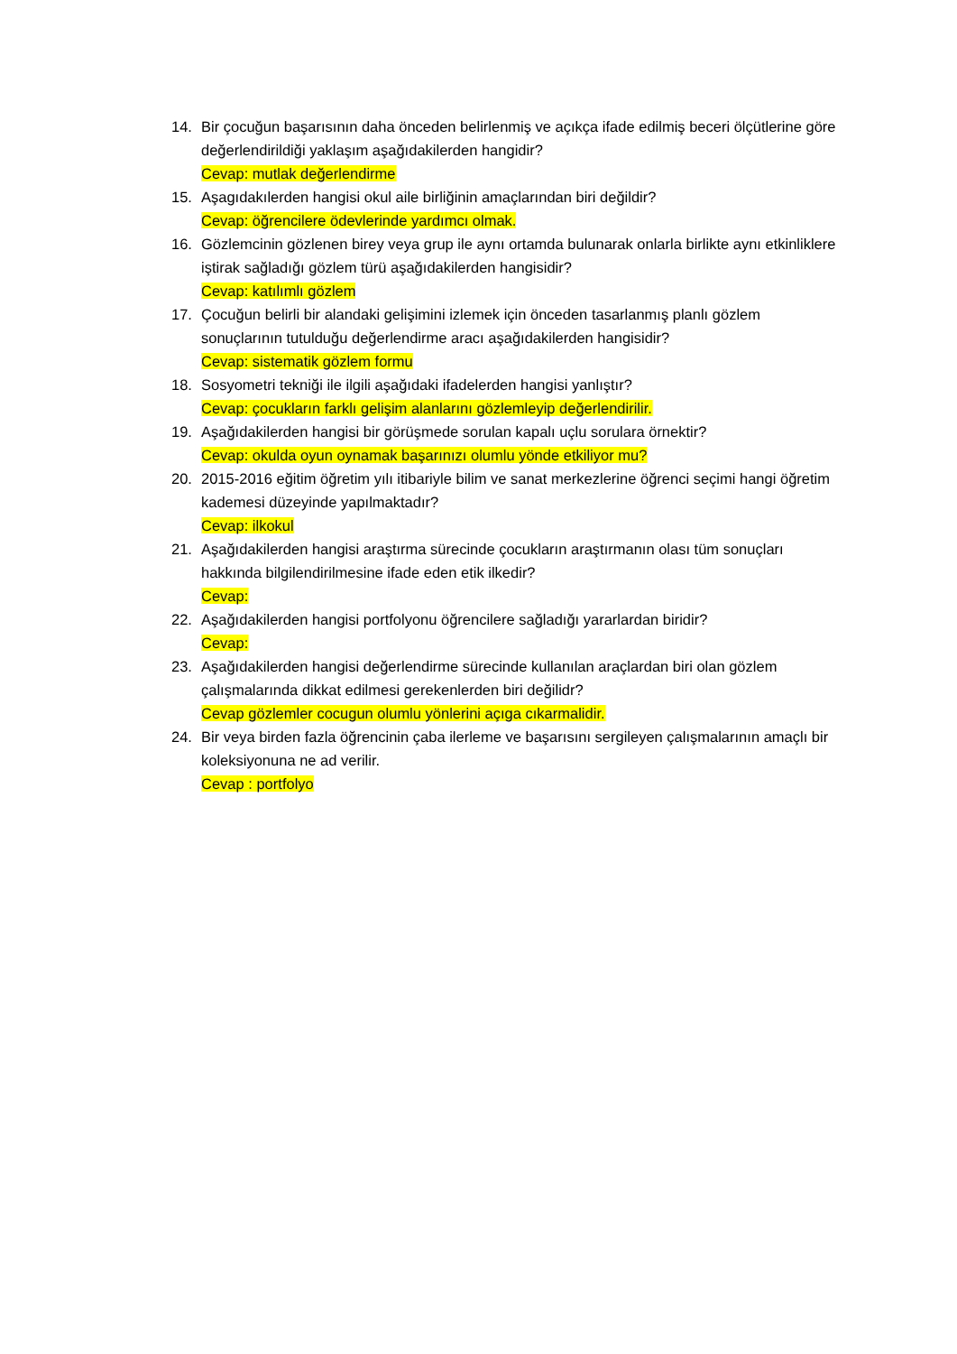14. Bir çocuğun başarısının daha önceden belirlenmiş ve açıkça ifade edilmiş beceri ölçütlerine göre değerlendirildiği yaklaşım aşağıdakilerden hangidir?
Cevap: mutlak değerlendirme
15. Aşagıdakılerden hangisi okul aile birliğinin amaçlarından biri değildir?
Cevap: öğrencilere ödevlerinde yardımcı olmak.
16. Gözlemcinin gözlenen birey veya grup ile aynı ortamda bulunarak onlarla birlikte aynı etkinliklere iştirak sağladığı gözlem türü aşağıdakilerden hangisidir?
Cevap: katılımlı gözlem
17. Çocuğun belirli bir alandaki gelişimini izlemek için önceden tasarlanmış planlı gözlem sonuçlarının tutulduğu değerlendirme aracı aşağıdakilerden hangisidir?
Cevap: sistematik gözlem formu
18. Sosyometri tekniği ile ilgili aşağıdaki ifadelerden hangisi yanlıştır?
Cevap: çocukların farklı gelişim alanlarını gözlemleyip değerlendirilir.
19. Aşağıdakilerden hangisi bir görüşmede sorulan kapalı uçlu sorulara örnektir?
Cevap: okulda oyun oynamak başarınızı olumlu yönde etkiliyor mu?
20. 2015-2016 eğitim öğretim yılı itibariyle bilim ve sanat merkezlerine öğrenci seçimi hangi öğretim kademesi düzeyinde yapılmaktadır?
Cevap: ilkokul
21. Aşağıdakilerden hangisi araştırma sürecinde çocukların araştırmanın olası tüm sonuçları hakkında bilgilendirilmesine ifade eden etik ilkedir?
Cevap:
22. Aşağıdakilerden hangisi portfolyonu öğrencilere sağladığı yararlardan biridir?
Cevap:
23. Aşağıdakilerden hangisi değerlendirme sürecinde kullanılan araçlardan biri olan gözlem çalışmalarında dikkat edilmesi gerekenlerden biri değilidr?
Cevap gözlemler cocugun olumlu yönlerini açıga cıkarmalidir.
24. Bir veya birden fazla öğrencinin çaba ilerleme ve başarısını sergileyen çalışmalarının amaçlı bir koleksiyonuna ne ad verilir.
Cevap : portfolyo